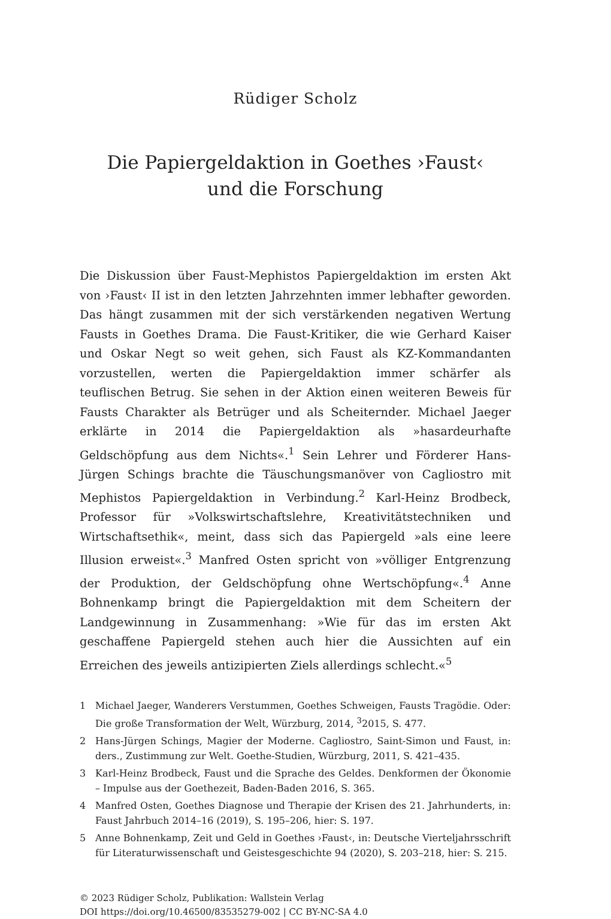Rüdiger Scholz
Die Papiergeldaktion in Goethes ›Faust‹
und die Forschung
Die Diskussion über Faust-Mephistos Papiergeldaktion im ersten Akt von ›Faust‹ II ist in den letzten Jahrzehnten immer lebhafter geworden. Das hängt zusammen mit der sich verstärkenden negativen Wertung Fausts in Goethes Drama. Die Faust-Kritiker, die wie Gerhard Kaiser und Oskar Negt so weit gehen, sich Faust als KZ-Kommandanten vorzustellen, werten die Papiergeldaktion immer schärfer als teuflischen Betrug. Sie sehen in der Aktion einen weiteren Beweis für Fausts Charakter als Betrüger und als Scheiternder. Michael Jaeger erklärte in 2014 die Papiergeldaktion als »hasardeurhafte Geldschöpfung aus dem Nichts«.<sup>1</sup> Sein Lehrer und Förderer Hans-Jürgen Schings brachte die Täuschungsmanöver von Cagliostro mit Mephistos Papiergeldaktion in Verbindung.<sup>2</sup> Karl-Heinz Brodbeck, Professor für »Volkswirtschaftslehre, Kreativitätstechniken und Wirtschaftsethik«, meint, dass sich das Papiergeld »als eine leere Illusion erweist«.<sup>3</sup> Manfred Osten spricht von »völliger Entgrenzung der Produktion, der Geldschöpfung ohne Wertschöpfung«.<sup>4</sup> Anne Bohnenkamp bringt die Papiergeldaktion mit dem Scheitern der Landgewinnung in Zusammenhang: »Wie für das im ersten Akt geschaffene Papiergeld stehen auch hier die Aussichten auf ein Erreichen des jeweils antizipierten Ziels allerdings schlecht.«<sup>5</sup>
1 Michael Jaeger, Wanderers Verstummen, Goethes Schweigen, Fausts Tragödie. Oder: Die große Transformation der Welt, Würzburg, 2014, <sup>3</sup>2015, S. 477.
2 Hans-Jürgen Schings, Magier der Moderne. Cagliostro, Saint-Simon und Faust, in: ders., Zustimmung zur Welt. Goethe-Studien, Würzburg, 2011, S. 421–435.
3 Karl-Heinz Brodbeck, Faust und die Sprache des Geldes. Denkformen der Ökonomie – Impulse aus der Goethezeit, Baden-Baden 2016, S. 365.
4 Manfred Osten, Goethes Diagnose und Therapie der Krisen des 21. Jahrhunderts, in: Faust Jahrbuch 2014–16 (2019), S. 195–206, hier: S. 197.
5 Anne Bohnenkamp, Zeit und Geld in Goethes ›Faust‹, in: Deutsche Vierteljahrsschrift für Literaturwissenschaft und Geistesgeschichte 94 (2020), S. 203–218, hier: S. 215.
© 2023 Rüdiger Scholz, Publikation: Wallstein Verlag
DOI https://doi.org/10.46500/83535279-002 | CC BY-NC-SA 4.0